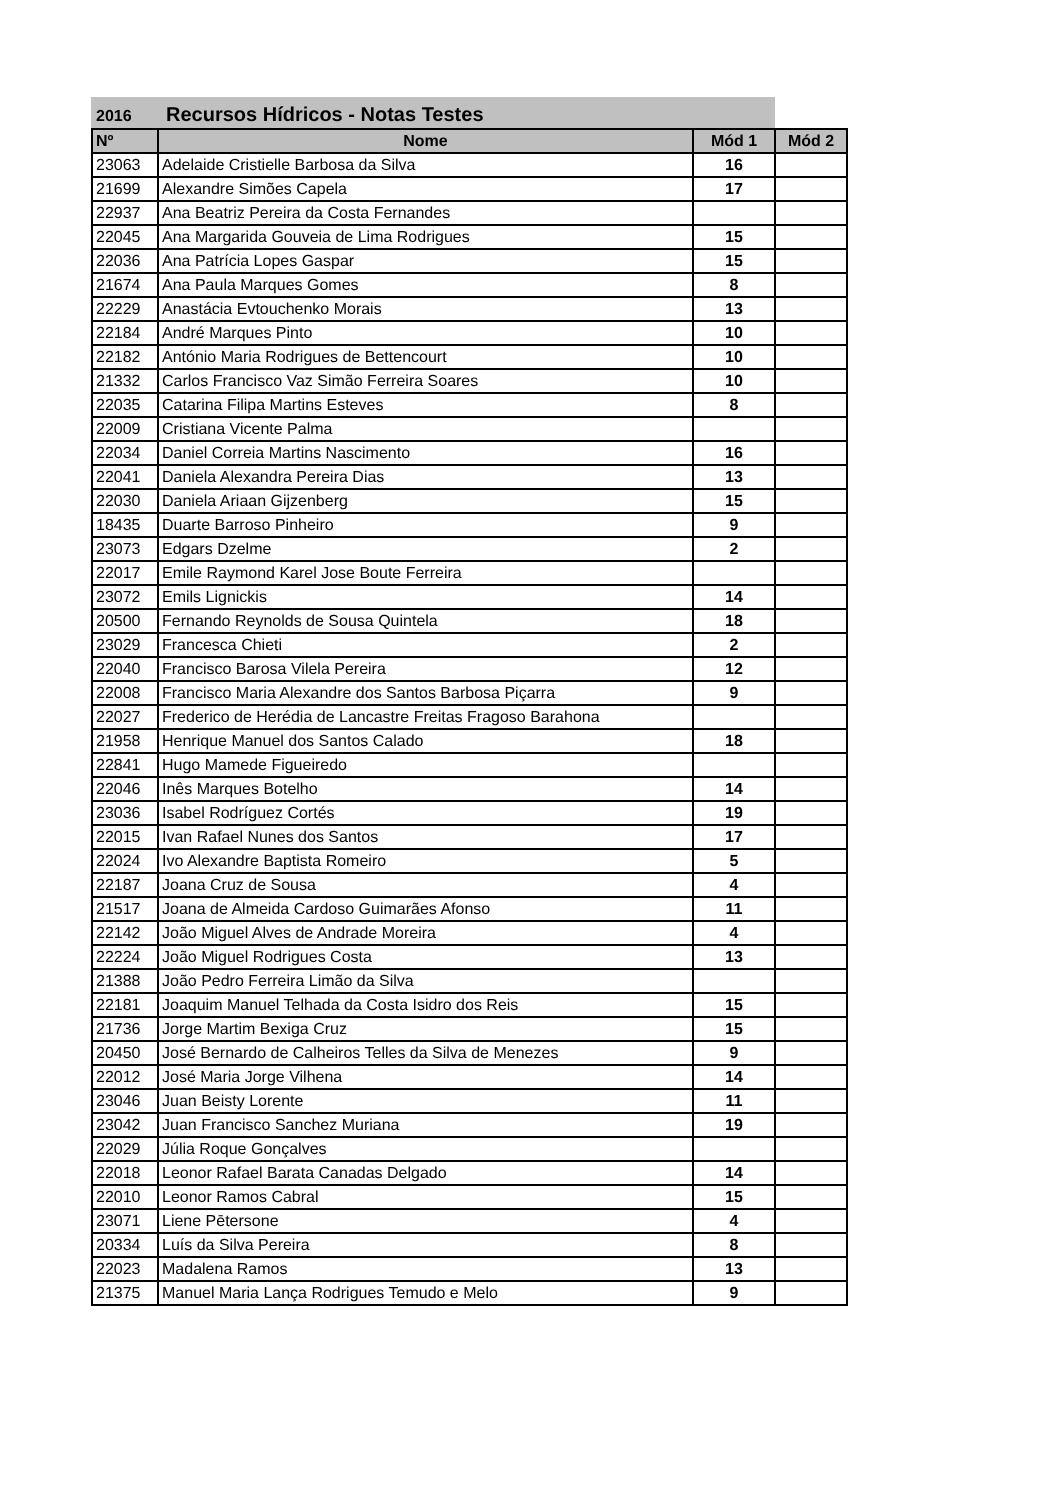2016 Recursos Hídricos - Notas Testes
| Nº | Nome | Mód 1 | Mód 2 |
| --- | --- | --- | --- |
| 23063 | Adelaide Cristielle Barbosa da Silva | 16 | |
| 21699 | Alexandre Simões Capela | 17 | |
| 22937 | Ana Beatriz Pereira da Costa Fernandes | | |
| 22045 | Ana Margarida Gouveia de Lima Rodrigues | 15 | |
| 22036 | Ana Patrícia Lopes Gaspar | 15 | |
| 21674 | Ana Paula Marques Gomes | 8 | |
| 22229 | Anastácia Evtouchenko Morais | 13 | |
| 22184 | André Marques Pinto | 10 | |
| 22182 | António Maria Rodrigues de Bettencourt | 10 | |
| 21332 | Carlos Francisco Vaz Simão Ferreira Soares | 10 | |
| 22035 | Catarina Filipa Martins Esteves | 8 | |
| 22009 | Cristiana Vicente Palma | | |
| 22034 | Daniel Correia Martins Nascimento | 16 | |
| 22041 | Daniela Alexandra Pereira Dias | 13 | |
| 22030 | Daniela Ariaan Gijzenberg | 15 | |
| 18435 | Duarte Barroso Pinheiro | 9 | |
| 23073 | Edgars Dzelme | 2 | |
| 22017 | Emile Raymond Karel Jose Boute Ferreira | | |
| 23072 | Emils Lignickis | 14 | |
| 20500 | Fernando Reynolds de Sousa Quintela | 18 | |
| 23029 | Francesca Chieti | 2 | |
| 22040 | Francisco Barosa Vilela Pereira | 12 | |
| 22008 | Francisco Maria Alexandre dos Santos Barbosa Piçarra | 9 | |
| 22027 | Frederico de Herédia de Lancastre Freitas Fragoso Barahona | | |
| 21958 | Henrique Manuel dos Santos Calado | 18 | |
| 22841 | Hugo Mamede Figueiredo | | |
| 22046 | Inês Marques Botelho | 14 | |
| 23036 | Isabel Rodríguez Cortés | 19 | |
| 22015 | Ivan Rafael Nunes dos Santos | 17 | |
| 22024 | Ivo Alexandre Baptista Romeiro | 5 | |
| 22187 | Joana Cruz de Sousa | 4 | |
| 21517 | Joana de Almeida Cardoso Guimarães Afonso | 11 | |
| 22142 | João Miguel Alves de Andrade Moreira | 4 | |
| 22224 | João Miguel Rodrigues Costa | 13 | |
| 21388 | João Pedro Ferreira Limão da Silva | | |
| 22181 | Joaquim Manuel Telhada da Costa Isidro dos Reis | 15 | |
| 21736 | Jorge Martim Bexiga Cruz | 15 | |
| 20450 | José Bernardo de Calheiros Telles da Silva de Menezes | 9 | |
| 22012 | José Maria Jorge Vilhena | 14 | |
| 23046 | Juan Beisty Lorente | 11 | |
| 23042 | Juan Francisco Sanchez Muriana | 19 | |
| 22029 | Júlia Roque Gonçalves | | |
| 22018 | Leonor Rafael Barata Canadas Delgado | 14 | |
| 22010 | Leonor Ramos Cabral | 15 | |
| 23071 | Liene Pētersone | 4 | |
| 20334 | Luís da Silva Pereira | 8 | |
| 22023 | Madalena Ramos | 13 | |
| 21375 | Manuel Maria Lança Rodrigues Temudo e Melo | 9 | |